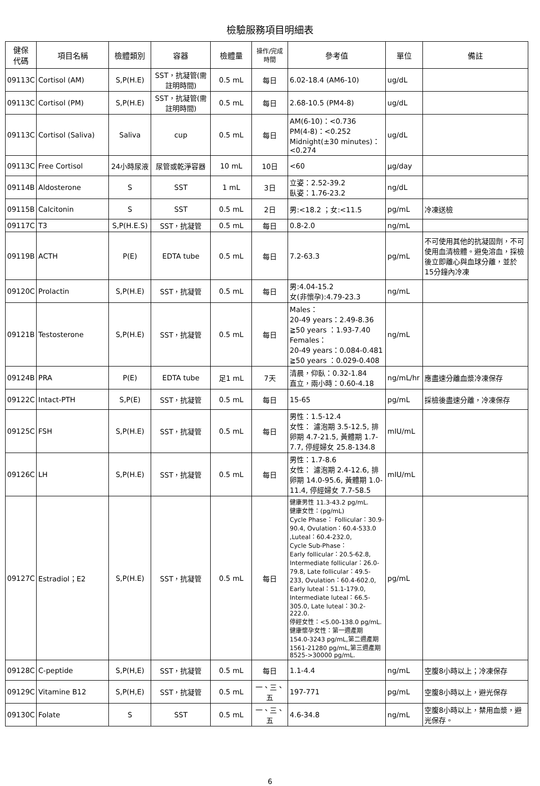檢驗服務項目明細表
| 健保 代碼 | 項目名稱 | 檢體類別 | 容器 | 檢體量 | 操作/完成 時間 | 參考值 | 單位 | 備註 |
| --- | --- | --- | --- | --- | --- | --- | --- | --- |
| 09113C | Cortisol (AM) | S,P(H.E) | SST，抗凝管(需註明時間) | 0.5 mL | 每日 | 6.02-18.4 (AM6-10) | ug/dL | |
| 09113C | Cortisol (PM) | S,P(H.E) | SST，抗凝管(需註明時間) | 0.5 mL | 每日 | 2.68-10.5 (PM4-8) | ug/dL | |
| 09113C | Cortisol (Saliva) | Saliva | cup | 0.5 mL | 每日 | AM(6-10)：<0.736 PM(4-8)：<0.252 Midnight(±30 minutes)：<0.274 | ug/dL | |
| 09113C | Free Cortisol | 24小時尿液 | 尿管或乾淨容器 | 10 mL | 10日 | <60 | μg/day | |
| 09114B | Aldosterone | S | SST | 1 mL | 3日 | 立姿：2.52-39.2 臥姿：1.76-23.2 | ng/dL | |
| 09115B | Calcitonin | S | SST | 0.5 mL | 2日 | 男:<18.2 ；女:<11.5 | pg/mL | 冷凍送檢 |
| 09117C | T3 | S,P(H.E.S) | SST，抗凝管 | 0.5 mL | 每日 | 0.8-2.0 | ng/mL | |
| 09119B | ACTH | P(E) | EDTA tube | 0.5 mL | 每日 | 7.2-63.3 | pg/mL | 不可使用其他的抗凝固劑，不可使用血清檢體。避免溶血，採檢後立即離心與血球分離，並於15分鐘內冷凍 |
| 09120C | Prolactin | S,P(H.E) | SST，抗凝管 | 0.5 mL | 每日 | 男:4.04-15.2 女(非懷孕):4.79-23.3 | ng/mL | |
| 09121B | Testosterone | S,P(H.E) | SST，抗凝管 | 0.5 mL | 每日 | Males： 20-49 years：2.49-8.36 ≧50 years ：1.93-7.40 Females： 20-49 years：0.084-0.481 ≧50 years ：0.029-0.408 | ng/mL | |
| 09124B | PRA | P(E) | EDTA tube | 足1 mL | 7天 | 清晨，仰臥：0.32-1.84 直立，兩小時：0.60-4.18 | ng/mL/hr | 應盡速分離血漿冷凍保存 |
| 09122C | Intact-PTH | S,P(E) | SST，抗凝管 | 0.5 mL | 每日 | 15-65 | pg/mL | 採檢後盡速分離，冷凍保存 |
| 09125C | FSH | S,P(H.E) | SST，抗凝管 | 0.5 mL | 每日 | 男性：1.5-12.4 女性： 濾泡期 3.5-12.5, 排卵期 4.7-21.5, 黃體期 1.7-7.7, 停經婦女 25.8-134.8 | mIU/mL | |
| 09126C | LH | S,P(H.E) | SST，抗凝管 | 0.5 mL | 每日 | 男性：1.7-8.6 女性： 濾泡期 2.4-12.6, 排卵期 14.0-95.6, 黃體期 1.0-11.4, 停經婦女 7.7-58.5 | mIU/mL | |
| 09127C | Estradiol；E2 | S,P(H.E) | SST，抗凝管 | 0.5 mL | 每日 | 健康男性 11.3-43.2 pg/mL. 健康女性：(pg/mL) Cycle Phase： Follicular：30.9-90.4, Ovulation：60.4-533.0 ,Luteal：60.4-232.0, Cycle Sub-Phase： Early follicular：20.5-62.8, Intermediate follicular：26.0-79.8, Late follicular：49.5-233, Ovulation：60.4-602.0, Early luteal：51.1-179.0, Intermediate luteal：66.5-305.0, Late luteal：30.2-222.0. 停經女性：<5.00-138.0 pg/mL. 健康懷孕女性：第一週產期 154.0-3243 pg/mL,第二週產期 1561-21280 pg/mL,第三週產期 8525->30000 pg/mL. | pg/mL | |
| 09128C | C-peptide | S,P(H,E) | SST，抗凝管 | 0.5 mL | 每日 | 1.1-4.4 | ng/mL | 空腹8小時以上；冷凍保存 |
| 09129C | Vitamine B12 | S,P(H,E) | SST，抗凝管 | 0.5 mL | 一、三、五 | 197-771 | pg/mL | 空腹8小時以上，避光保存 |
| 09130C | Folate | S | SST | 0.5 mL | 一、三、五 | 4.6-34.8 | ng/mL | 空腹8小時以上，禁用血漿，避光保存。 |
6